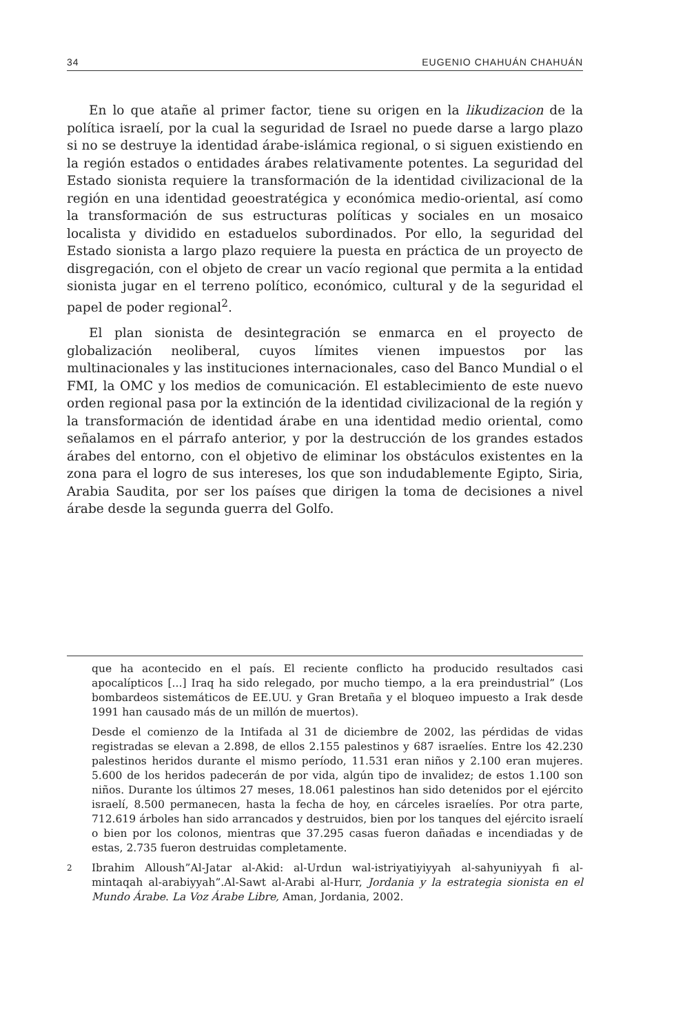34 EUGENIO CHAHUÁN CHAHUÁN
En lo que atañe al primer factor, tiene su origen en la likudizacion de la política israelí, por la cual la seguridad de Israel no puede darse a largo plazo si no se destruye la identidad árabe-islámica regional, o si siguen existiendo en la región estados o entidades árabes relativamente potentes. La seguridad del Estado sionista requiere la transformación de la identidad civilizacional de la región en una identidad geoestratégica y económica medio-oriental, así como la transformación de sus estructuras políticas y sociales en un mosaico localista y dividido en estaduelos subordinados. Por ello, la seguridad del Estado sionista a largo plazo requiere la puesta en práctica de un proyecto de disgregación, con el objeto de crear un vacío regional que permita a la entidad sionista jugar en el terreno político, económico, cultural y de la seguridad el papel de poder regional<sup>2</sup>.
El plan sionista de desintegración se enmarca en el proyecto de globalización neoliberal, cuyos límites vienen impuestos por las multinacionales y las instituciones internacionales, caso del Banco Mundial o el FMI, la OMC y los medios de comunicación. El establecimiento de este nuevo orden regional pasa por la extinción de la identidad civilizacional de la región y la transformación de identidad árabe en una identidad medio oriental, como señalamos en el párrafo anterior, y por la destrucción de los grandes estados árabes del entorno, con el objetivo de eliminar los obstáculos existentes en la zona para el logro de sus intereses, los que son indudablemente Egipto, Siria, Arabia Saudita, por ser los países que dirigen la toma de decisiones a nivel árabe desde la segunda guerra del Golfo.
que ha acontecido en el país. El reciente conflicto ha producido resultados casi apocalípticos [...] Iraq ha sido relegado, por mucho tiempo, a la era preindustrial” (Los bombardeos sistemáticos de EE.UU. y Gran Bretaña y el bloqueo impuesto a Irak desde 1991 han causado más de un millón de muertos).
Desde el comienzo de la Intifada al 31 de diciembre de 2002, las pérdidas de vidas registradas se elevan a 2.898, de ellos 2.155 palestinos y 687 israelíes. Entre los 42.230 palestinos heridos durante el mismo período, 11.531 eran niños y 2.100 eran mujeres. 5.600 de los heridos padecerán de por vida, algún tipo de invalidez; de estos 1.100 son niños. Durante los últimos 27 meses, 18.061 palestinos han sido detenidos por el ejército israelí, 8.500 permanecen, hasta la fecha de hoy, en cárceles israelíes. Por otra parte, 712.619 árboles han sido arrancados y destruidos, bien por los tanques del ejército israelí o bien por los colonos, mientras que 37.295 casas fueron dañadas e incendiadas y de estas, 2.735 fueron destruidas completamente.
2
Ibrahim Alloush”Al-Jatar al-Akid: al-Urdun wal-istriyatiyiyyah al-sahyuniyyah fi al-mintaqah al-arabiyyah”.Al-Sawt al-Arabi al-Hurr, Jordania y la estrategia sionista en el Mundo Árabe. La Voz Árabe Libre, Aman, Jordania, 2002.